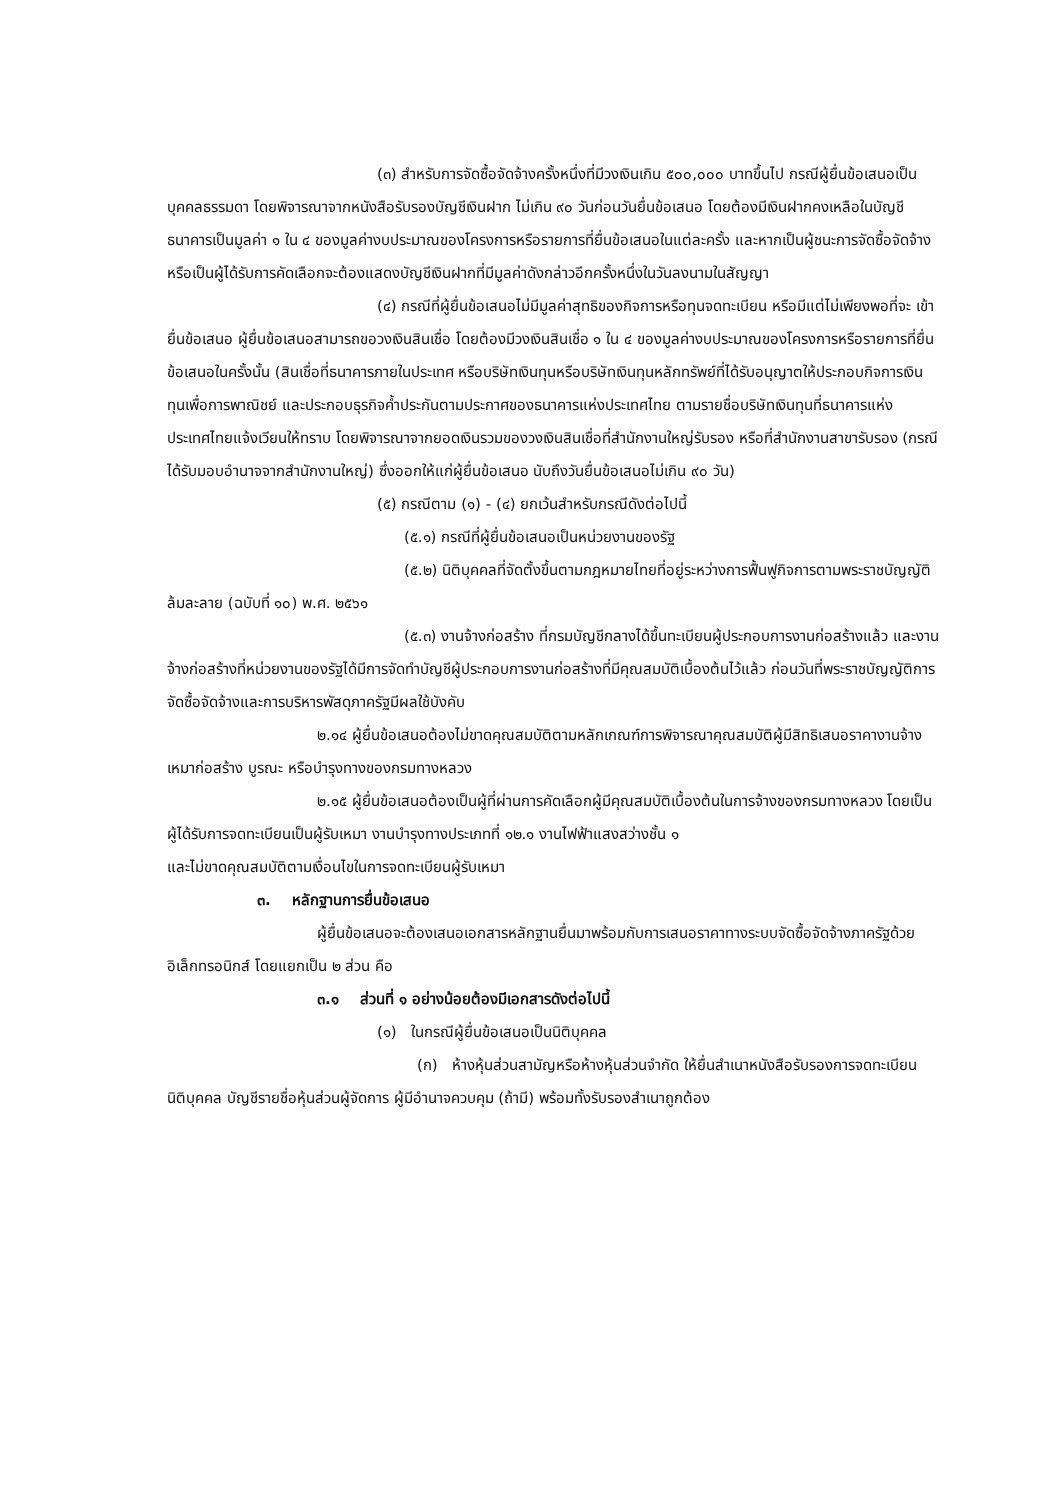(๓) สำหรับการจัดซื้อจัดจ้างครั้งหนึ่งที่มีวงเงินเกิน ๕๐๐,๐๐๐ บาทขึ้นไป กรณีผู้ยื่นข้อเสนอเป็นบุคคลธรรมดา โดยพิจารณาจากหนังสือรับรองบัญชีเงินฝาก ไม่เกิน ๙๐ วันก่อนวันยื่นข้อเสนอ โดยต้องมีเงินฝากคงเหลือในบัญชีธนาคารเป็นมูลค่า ๑ ใน ๔ ของมูลค่างบประมาณของโครงการหรือรายการที่ยื่นข้อเสนอในแต่ละครั้ง และหากเป็นผู้ชนะการจัดซื้อจัดจ้างหรือเป็นผู้ได้รับการคัดเลือกจะต้องแสดงบัญชีเงินฝากที่มีมูลค่าดังกล่าวอีกครั้งหนึ่งในวันลงนามในสัญญา
(๔) กรณีที่ผู้ยื่นข้อเสนอไม่มีมูลค่าสุทธิของกิจการหรือทุนจดทะเบียน หรือมีแต่ไม่เพียงพอที่จะ เข้ายื่นข้อเสนอ ผู้ยื่นข้อเสนอสามารถขอวงเงินสินเชื่อ โดยต้องมีวงเงินสินเชื่อ ๑ ใน ๔ ของมูลค่างบประมาณของโครงการหรือรายการที่ยื่นข้อเสนอในครั้งนั้น (สินเชื่อที่ธนาคารภายในประเทศ หรือบริษัทเงินทุนหรือบริษัทเงินทุนหลักทรัพย์ที่ได้รับอนุญาตให้ประกอบกิจการเงินทุนเพื่อการพาณิชย์ และประกอบธุรกิจค้ำประกันตามประกาศของธนาคารแห่งประเทศไทย ตามรายชื่อบริษัทเงินทุนที่ธนาคารแห่งประเทศไทยแจ้งเวียนให้ทราบ โดยพิจารณาจากยอดเงินรวมของวงเงินสินเชื่อที่สำนักงานใหญ่รับรอง หรือที่สำนักงานสาขารับรอง (กรณีได้รับมอบอำนาจจากสำนักงานใหญ่) ซึ่งออกให้แก่ผู้ยื่นข้อเสนอ นับถึงวันยื่นข้อเสนอไม่เกิน ๙๐ วัน)
(๕) กรณีตาม (๑) - (๔) ยกเว้นสำหรับกรณีดังต่อไปนี้
(๕.๑) กรณีที่ผู้ยื่นข้อเสนอเป็นหน่วยงานของรัฐ
(๕.๒) นิติบุคคลที่จัดตั้งขึ้นตามกฎหมายไทยที่อยู่ระหว่างการฟื้นฟูกิจการตามพระราชบัญญัติล้มละลาย (ฉบับที่ ๑๐) พ.ศ. ๒๕๖๑
(๕.๓) งานจ้างก่อสร้าง ที่กรมบัญชีกลางได้ขึ้นทะเบียนผู้ประกอบการงานก่อสร้างแล้ว และงานจ้างก่อสร้างที่หน่วยงานของรัฐได้มีการจัดทำบัญชีผู้ประกอบการงานก่อสร้างที่มีคุณสมบัติเบื้องต้นไว้แล้ว ก่อนวันที่พระราชบัญญัติการจัดซื้อจัดจ้างและการบริหารพัสดุภาครัฐมีผลใช้บังคับ
๒.๑๔ ผู้ยื่นข้อเสนอต้องไม่ขาดคุณสมบัติตามหลักเกณฑ์การพิจารณาคุณสมบัติผู้มีสิทธิเสนอราคางานจ้างเหมาก่อสร้าง บูรณะ หรือบำรุงทางของกรมทางหลวง
๒.๑๕ ผู้ยื่นข้อเสนอต้องเป็นผู้ที่ผ่านการคัดเลือกผู้มีคุณสมบัติเบื้องต้นในการจ้างของกรมทางหลวง โดยเป็นผู้ได้รับการจดทะเบียนเป็นผู้รับเหมา งานบำรุงทางประเภทที่ ๑๒.๑ งานไฟฟ้าแสงสว่างชั้น ๑
และไม่ขาดคุณสมบัติตามเงื่อนไขในการจดทะเบียนผู้รับเหมา
๓. หลักฐานการยื่นข้อเสนอ
ผู้ยื่นข้อเสนอจะต้องเสนอเอกสารหลักฐานยื่นมาพร้อมกับการเสนอราคาทางระบบจัดซื้อจัดจ้างภาครัฐด้วยอิเล็กทรอนิกส์ โดยแยกเป็น ๒ ส่วน คือ
๓.๑ ส่วนที่ ๑ อย่างน้อยต้องมีเอกสารดังต่อไปนี้
(๑) ในกรณีผู้ยื่นข้อเสนอเป็นนิติบุคคล
(ก) ห้างหุ้นส่วนสามัญหรือห้างหุ้นส่วนจำกัด ให้ยื่นสำเนาหนังสือรับรองการจดทะเบียนนิติบุคคล บัญชีรายชื่อหุ้นส่วนผู้จัดการ ผู้มีอำนาจควบคุม (ถ้ามี) พร้อมทั้งรับรองสำเนาถูกต้อง